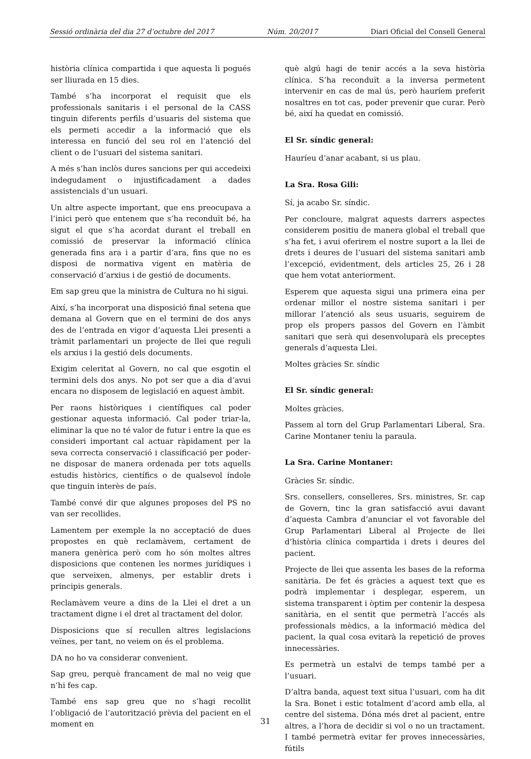Sessió ordinària del dia 27 d’octubre del 2017 Núm. 20/2017 Diari Oficial del Consell General
història clínica compartida i que aquesta li pogués ser lliurada en 15 dies.
També s’ha incorporat el requisit que els professionals sanitaris i el personal de la CASS tinguin diferents perfils d’usuaris del sistema que els permeti accedir a la informació que els interessa en funció del seu rol en l’atenció del client o de l’usuari del sistema sanitari.
A més s’han inclòs dures sancions per qui accedeixi indegudament o injustificadament a dades assistencials d’un usuari.
Un altre aspecte important, que ens preocupava a l’inici però que entenem que s’ha reconduït bé, ha sigut el que s’ha acordat durant el treball en comissió de preservar la informació clínica generada fins ara i a partir d’ara, fins que no es disposi de normativa vigent en matèria de conservació d’arxius i de gestió de documents.
Em sap greu que la ministra de Cultura no hi sigui.
Així, s’ha incorporat una disposició final setena que demana al Govern que en el termini de dos anys des de l’entrada en vigor d’aquesta Llei presenti a tràmit parlamentari un projecte de llei que reguli els arxius i la gestió dels documents.
Exigim celeritat al Govern, no cal que esgotin el termini dels dos anys. No pot ser que a dia d’avui encara no disposem de legislació en aquest àmbit.
Per raons històriques i científiques cal poder gestionar aquesta informació. Cal poder triar-la, eliminar la que no té valor de futur i entre la que es consideri important cal actuar ràpidament per la seva correcta conservació i classificació per poder-ne disposar de manera ordenada per tots aquells estudis històrics, científics o de qualsevol índole que tinguin interès de país.
També convé dir que algunes proposes del PS no van ser recollides.
Lamentem per exemple la no acceptació de dues propostes en què reclamàvem, certament de manera genèrica però com ho són moltes altres disposicions que contenen les normes jurídiques i que serveixen, almenys, per establir drets i principis generals.
Reclamàvem veure a dins de la Llei el dret a un tractament digne i el dret al tractament del dolor.
Disposicions que sí recullen altres legislacions veïnes, per tant, no veiem on és el problema.
DA no ho va considerar convenient.
Sap greu, perquè francament de mal no veig que n’hi fes cap.
També ens sap greu que no s’hagi recollit l’obligació de l’autorització prèvia del pacient en el moment en
què algú hagi de tenir accés a la seva història clínica. S’ha reconduït a la inversa permetent intervenir en cas de mal ús, però hauríem preferit nosaltres en tot cas, poder prevenir que curar. Però bé, així ha quedat en comissió.
El Sr. síndic general:
Hauríeu d’anar acabant, si us plau.
La Sra. Rosa Gili:
Sí, ja acabo Sr. síndic.
Per concloure, malgrat aquests darrers aspectes considerem positiu de manera global el treball que s’ha fet, i avui oferirem el nostre suport a la llei de drets i deures de l’usuari del sistema sanitari amb l’excepció, evidentment, dels articles 25, 26 i 28 que hem votat anteriorment.
Esperem que aquesta sigui una primera eina per ordenar millor el nostre sistema sanitari i per millorar l’atenció als seus usuaris, seguirem de prop els propers passos del Govern en l’àmbit sanitari que serà qui desenvoluparà els preceptes generals d’aquesta Llei.
Moltes gràcies Sr. síndic
El Sr. síndic general:
Moltes gràcies.
Passem al torn del Grup Parlamentari Liberal, Sra. Carine Montaner teniu la paraula.
La Sra. Carine Montaner:
Gràcies Sr. síndic.
Srs. consellers, conselleres, Srs. ministres, Sr. cap de Govern, tinc la gran satisfacció avui davant d’aquesta Cambra d’anunciar el vot favorable del Grup Parlamentari Liberal al Projecte de llei d’història clínica compartida i drets i deures del pacient.
Projecte de llei que assenta les bases de la reforma sanitària. De fet és gràcies a aquest text que es podrà implementar i desplegar, esperem, un sistema transparent i òptim per contenir la despesa sanitària, en el sentit que permetrà l’accés als professionals mèdics, a la informació mèdica del pacient, la qual cosa evitarà la repetició de proves innecessàries.
Es permetrà un estalvi de temps també per a l’usuari.
D’altra banda, aquest text situa l’usuari, com ha dit la Sra. Bonet i estic totalment d’acord amb ella, al centre del sistema. Dóna més dret al pacient, entre altres, a l’hora de decidir si vol o no un tractament. I també permetrà evitar fer proves innecessàries, fútils
31